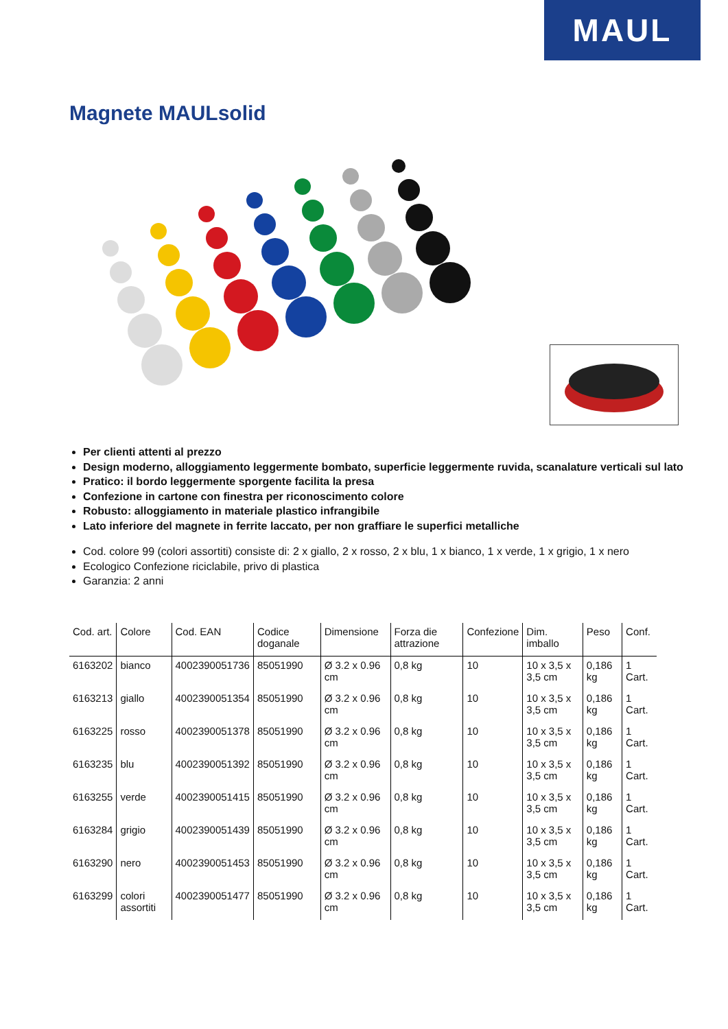MAUL
Magnete MAULsolid
Per clienti attenti al prezzo
Design moderno, alloggiamento leggermente bombato, superficie leggermente ruvida, scanalature verticali sul lato
Pratico: il bordo leggermente sporgente facilita la presa
Confezione in cartone con finestra per riconoscimento colore
Robusto: alloggiamento in materiale plastico infrangibile
Lato inferiore del magnete in ferrite laccato, per non graffiare le superfici metalliche
Cod. colore 99 (colori assortiti) consiste di: 2 x giallo, 2 x rosso, 2 x blu, 1 x bianco, 1 x verde, 1 x grigio, 1 x nero
Ecologico Confezione riciclabile, privo di plastica
Garanzia: 2 anni
| Cod. art. | Colore | Cod. EAN | Codice doganale | Dimensione | Forza die attrazione | Confezione | Dim. imballo | Peso | Conf. |
| --- | --- | --- | --- | --- | --- | --- | --- | --- | --- |
| 6163202 | bianco | 4002390051736 | 85051990 | Ø 3.2 x 0.96 cm | 0,8 kg | 10 | 10 x 3,5 x 3,5 cm | 0,186 kg | 1 Cart. |
| 6163213 | giallo | 4002390051354 | 85051990 | Ø 3.2 x 0.96 cm | 0,8 kg | 10 | 10 x 3,5 x 3,5 cm | 0,186 kg | 1 Cart. |
| 6163225 | rosso | 4002390051378 | 85051990 | Ø 3.2 x 0.96 cm | 0,8 kg | 10 | 10 x 3,5 x 3,5 cm | 0,186 kg | 1 Cart. |
| 6163235 | blu | 4002390051392 | 85051990 | Ø 3.2 x 0.96 cm | 0,8 kg | 10 | 10 x 3,5 x 3,5 cm | 0,186 kg | 1 Cart. |
| 6163255 | verde | 4002390051415 | 85051990 | Ø 3.2 x 0.96 cm | 0,8 kg | 10 | 10 x 3,5 x 3,5 cm | 0,186 kg | 1 Cart. |
| 6163284 | grigio | 4002390051439 | 85051990 | Ø 3.2 x 0.96 cm | 0,8 kg | 10 | 10 x 3,5 x 3,5 cm | 0,186 kg | 1 Cart. |
| 6163290 | nero | 4002390051453 | 85051990 | Ø 3.2 x 0.96 cm | 0,8 kg | 10 | 10 x 3,5 x 3,5 cm | 0,186 kg | 1 Cart. |
| 6163299 | colori assortiti | 4002390051477 | 85051990 | Ø 3.2 x 0.96 cm | 0,8 kg | 10 | 10 x 3,5 x 3,5 cm | 0,186 kg | 1 Cart. |